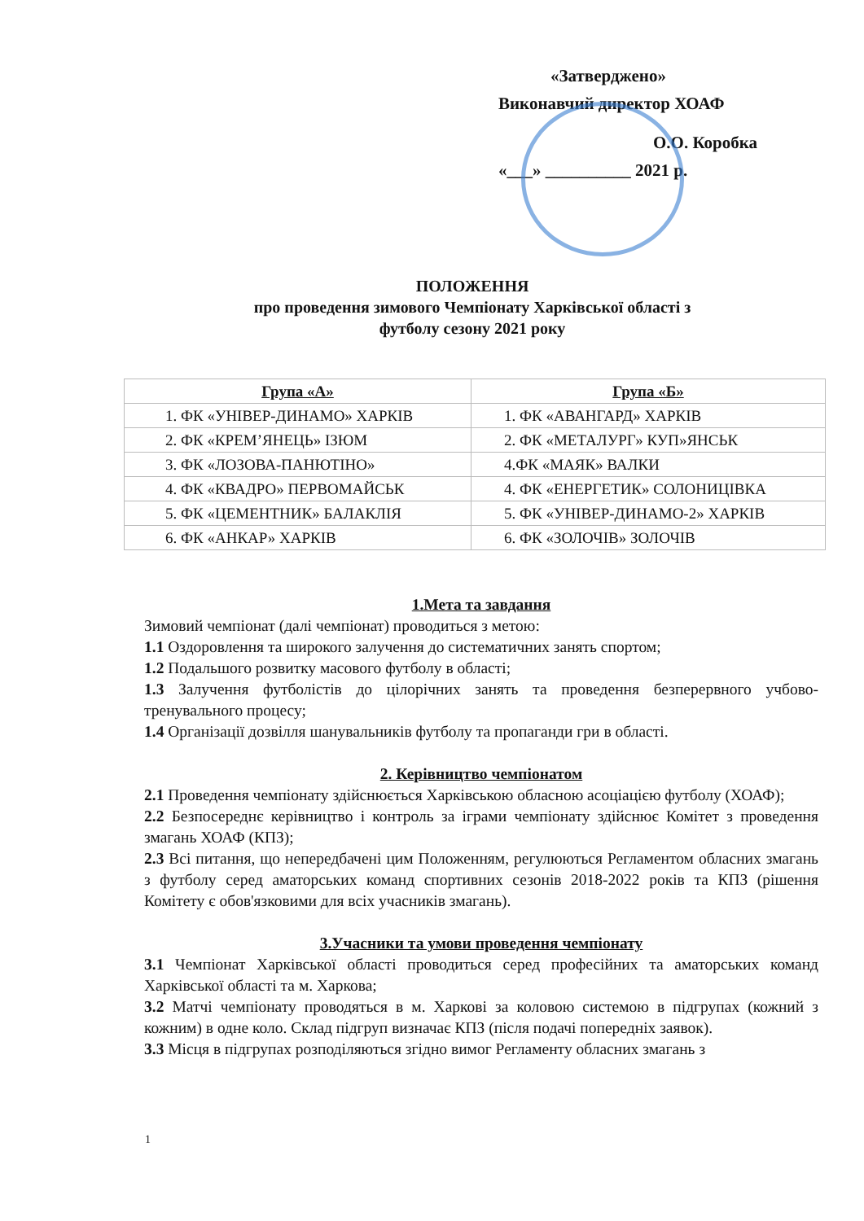«Затверджено»
Виконавчий директор ХОАФ
О.О. Коробка
«___» __________ 2021 р.
ПОЛОЖЕННЯ
про проведення зимового Чемпіонату Харківської області з
футболу сезону 2021 року
| Група «А» | Група «Б» |
| --- | --- |
| 1. ФК «УНІВЕР-ДИНАМО» ХАРКІВ | 1. ФК «АВАНГАРД» ХАРКІВ |
| 2. ФК «КРЕМ’ЯНЕЦЬ» ІЗЮМ | 2. ФК «МЕТАЛУРГ» КУП»ЯНСЬК |
| 3. ФК «ЛОЗОВА-ПАНЮТІНО» | 4.ФК «МАЯК» ВАЛКИ |
| 4. ФК «КВАДРО» ПЕРВОМАЙСЬК | 4. ФК «ЕНЕРГЕТИК» СОЛОНИЦІВКА |
| 5. ФК «ЦЕМЕНТНИК» БАЛАКЛІЯ | 5. ФК «УНІВЕР-ДИНАМО-2» ХАРКІВ |
| 6. ФК «АНКАР» ХАРКІВ | 6. ФК «ЗОЛОЧІВ» ЗОЛОЧІВ |
1.Мета та завдання
Зимовий чемпіонат (далі чемпіонат) проводиться з метою:
1.1 Оздоровлення та широкого залучення до систематичних занять спортом;
1.2 Подальшого розвитку масового футболу в області;
1.3 Залучення футболістів до цілорічних занять та проведення безперервного учбово-тренувального процесу;
1.4 Організації дозвілля шанувальників футболу та пропаганди гри в області.
2. Керівництво чемпіонатом
2.1 Проведення чемпіонату здійснюється Харківською обласною асоціацією футболу (ХОАФ);
2.2 Безпосереднє керівництво і контроль за іграми чемпіонату здійснює Комітет з проведення змагань ХОАФ (КПЗ);
2.3 Всі питання, що непередбачені цим Положенням, регулюються Регламентом обласних змагань з футболу серед аматорських команд спортивних сезонів 2018-2022 років та КПЗ (рішення Комітету є обов'язковими для всіх учасників змагань).
3.Учасники та умови проведення чемпіонату
3.1 Чемпіонат Харківської області проводиться серед професійних та аматорських команд Харківської області та м. Харкова;
3.2 Матчі чемпіонату проводяться в м. Харкові за коловою системою в підгрупах (кожний з кожним) в одне коло. Склад підгруп визначає КПЗ (після подачі попередніх заявок).
3.3 Місця в підгрупах розподіляються згідно вимог Регламенту обласних змагань з
1